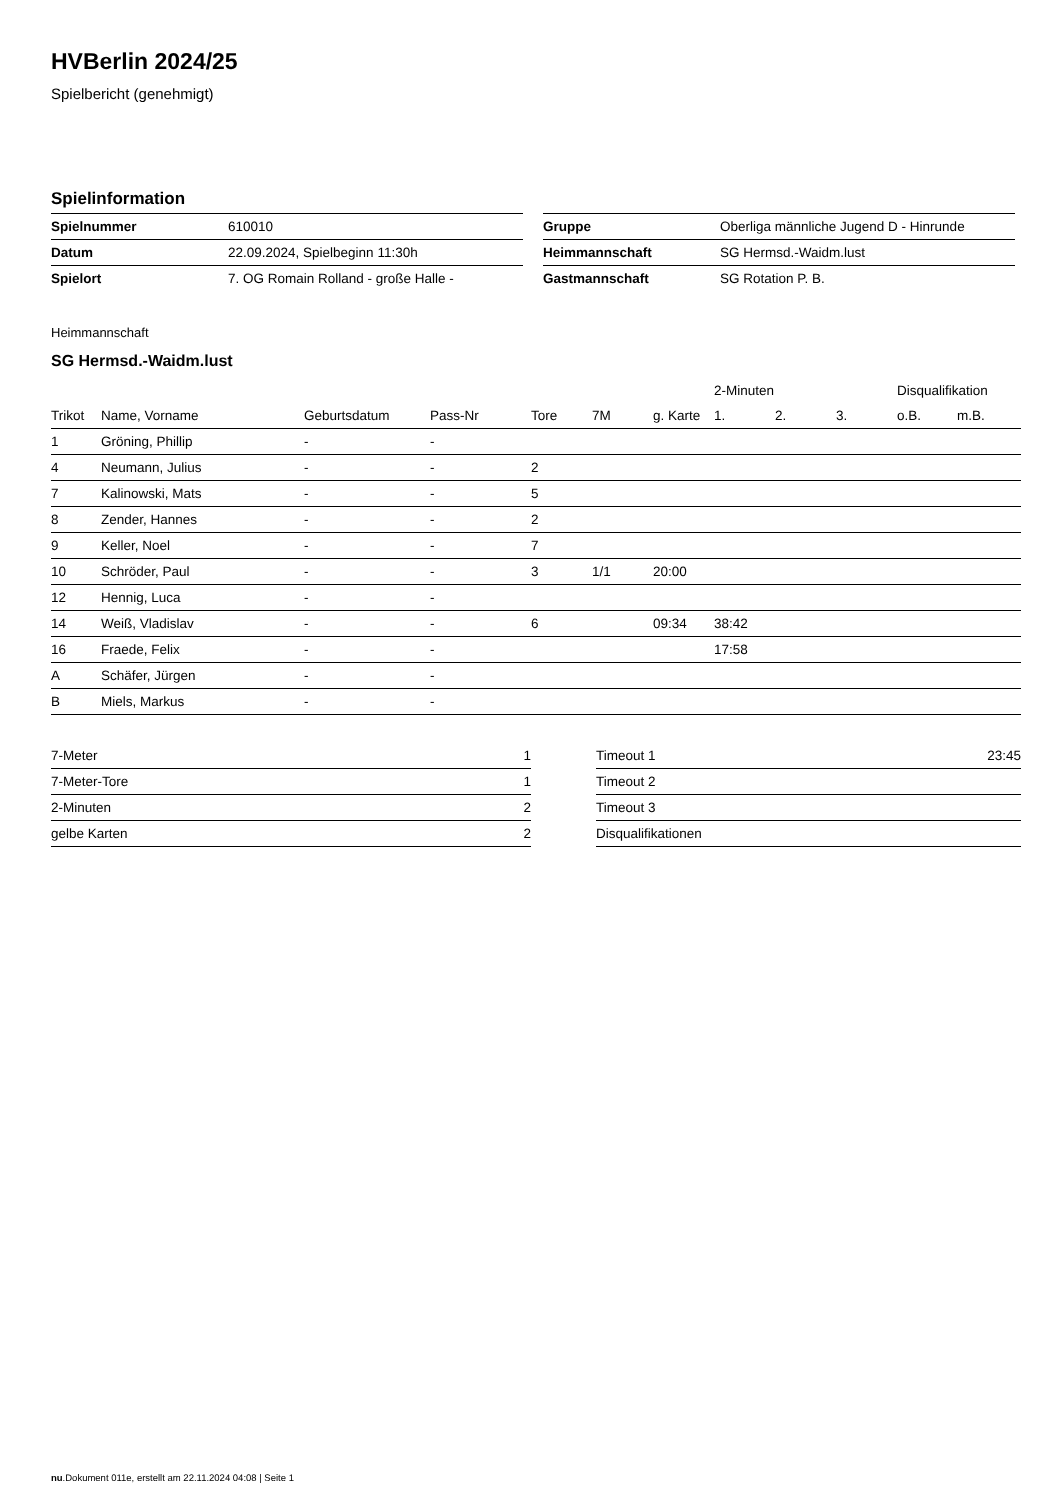HVBerlin 2024/25
Spielbericht (genehmigt)
Spielinformation
| Spielnummer | 610010 |
| Datum | 22.09.2024, Spielbeginn 11:30h |
| Spielort | 7. OG Romain Rolland - große Halle - |
| Gruppe | Oberliga männliche Jugend D - Hinrunde |
| Heimmannschaft | SG Hermsd.-Waidm.lust |
| Gastmannschaft | SG Rotation P. B. |
Heimmannschaft
SG Hermsd.-Waidm.lust
| | | | | | | | 2-Minuten | | | Disqualifikation | |
| --- | --- | --- | --- | --- | --- | --- | --- | --- | --- | --- | --- |
| Trikot | Name, Vorname | Geburtsdatum | Pass-Nr | Tore | 7M | g. Karte | 1. | 2. | 3. | o.B. | m.B. |
| 1 | Gröning, Phillip | - | - | | | | | | | | |
| 4 | Neumann, Julius | - | - | 2 | | | | | | | |
| 7 | Kalinowski, Mats | - | - | 5 | | | | | | | |
| 8 | Zender, Hannes | - | - | 2 | | | | | | | |
| 9 | Keller, Noel | - | - | 7 | | | | | | | |
| 10 | Schröder, Paul | - | - | 3 | 1/1 | 20:00 | | | | | |
| 12 | Hennig, Luca | - | - | | | | | | | | |
| 14 | Weiß, Vladislav | - | - | 6 | | 09:34 | 38:42 | | | | |
| 16 | Fraede, Felix | - | - | | | | 17:58 | | | | |
| A | Schäfer, Jürgen | - | - | | | | | | | | |
| B | Miels, Markus | - | - | | | | | | | | |
| 7-Meter | 1 |
| 7-Meter-Tore | 1 |
| 2-Minuten | 2 |
| gelbe Karten | 2 |
| Timeout 1 | 23:45 |
| Timeout 2 | |
| Timeout 3 | |
| Disqualifikationen | |
nu.Dokument 011e, erstellt am 22.11.2024 04:08 | Seite 1